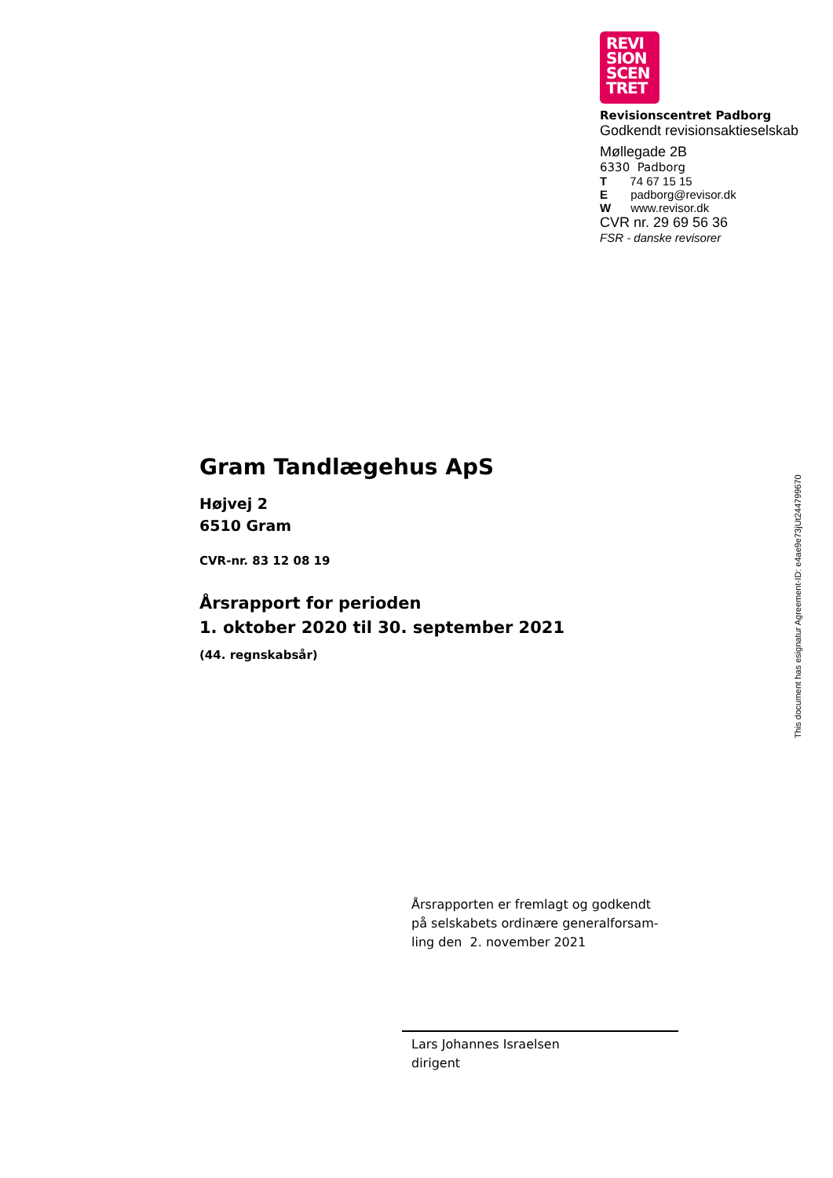REVI
SION
SCEN
TRET
Revisionscentret Padborg
Godkendt revisionsaktieselskab
Møllegade 2B
6330 Padborg
T 74 67 15 15
E padborg@revisor.dk
W www.revisor.dk
CVR nr. 29 69 56 36
FSR - danske revisorer
Gram Tandlægehus ApS
Højvej 2
6510 Gram
CVR-nr. 83 12 08 19
Årsrapport for perioden
1. oktober 2020 til 30. september 2021
(44. regnskabsår)
Årsrapporten er fremlagt og godkendt på selskabets ordinære generalforsam-ling den 2. november 2021
Lars Johannes Israelsen
dirigent
This document has esignatur Agreement-ID: e4ae9e73jUt244799670